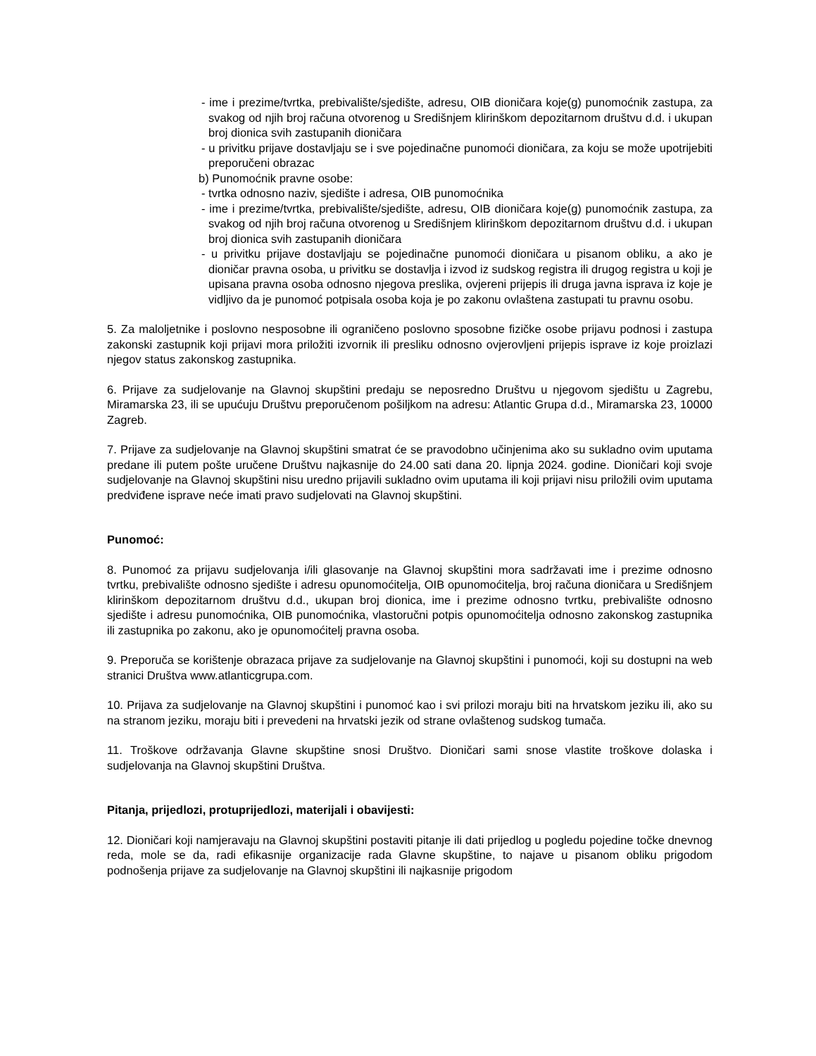- ime i prezime/tvrtka, prebivalište/sjedište, adresu, OIB dioničara koje(g) punomoćnik zastupa, za svakog od njih broj računa otvorenog u Središnjem klirinškom depozitarnom društvu d.d. i ukupan broj dionica svih zastupanih dioničara
- u privitku prijave dostavljaju se i sve pojedinačne punomoći dioničara, za koju se može upotrijebiti preporučeni obrazac
b) Punomoćnik pravne osobe:
- tvrtka odnosno naziv, sjedište i adresa, OIB punomoćnika
- ime i prezime/tvrtka, prebivalište/sjedište, adresu, OIB dioničara koje(g) punomoćnik zastupa, za svakog od njih broj računa otvorenog u Središnjem klirinškom depozitarnom društvu d.d. i ukupan broj dionica svih zastupanih dioničara
- u privitku prijave dostavljaju se pojedinačne punomoći dioničara u pisanom obliku, a ako je dioničar pravna osoba, u privitku se dostavlja i izvod iz sudskog registra ili drugog registra u koji je upisana pravna osoba odnosno njegova preslika, ovjereni prijepis ili druga javna isprava iz koje je vidljivo da je punomoć potpisala osoba koja je po zakonu ovlaštena zastupati tu pravnu osobu.
5. Za maloljetnike i poslovno nesposobne ili ograničeno poslovno sposobne fizičke osobe prijavu podnosi i zastupa zakonski zastupnik koji prijavi mora priložiti izvornik ili presliku odnosno ovjerovljeni prijepis isprave iz koje proizlazi njegov status zakonskog zastupnika.
6. Prijave za sudjelovanje na Glavnoj skupštini predaju se neposredno Društvu u njegovom sjedištu u Zagrebu, Miramarska 23, ili se upućuju Društvu preporučenom pošiljkom na adresu: Atlantic Grupa d.d., Miramarska 23, 10000 Zagreb.
7. Prijave za sudjelovanje na Glavnoj skupštini smatrat će se pravodobno učinjenima ako su sukladno ovim uputama predane ili putem pošte uručene Društvu najkasnije do 24.00 sati dana 20. lipnja 2024. godine. Dioničari koji svoje sudjelovanje na Glavnoj skupštini nisu uredno prijavili sukladno ovim uputama ili koji prijavi nisu priložili ovim uputama predviđene isprave neće imati pravo sudjelovati na Glavnoj skupštini.
Punomoć:
8. Punomoć za prijavu sudjelovanja i/ili glasovanje na Glavnoj skupštini mora sadržavati ime i prezime odnosno tvrtku, prebivalište odnosno sjedište i adresu opunomoćitelja, OIB opunomoćitelja, broj računa dioničara u Središnjem klirinškom depozitarnom društvu d.d., ukupan broj dionica, ime i prezime odnosno tvrtku, prebivalište odnosno sjedište i adresu punomoćnika, OIB punomoćnika, vlastoručni potpis opunomoćitelja odnosno zakonskog zastupnika ili zastupnika po zakonu, ako je opunomoćitelj pravna osoba.
9. Preporuča se korištenje obrazaca prijave za sudjelovanje na Glavnoj skupštini i punomoći, koji su dostupni na web stranici Društva www.atlanticgrupa.com.
10. Prijava za sudjelovanje na Glavnoj skupštini i punomoć kao i svi prilozi moraju biti na hrvatskom jeziku ili, ako su na stranom jeziku, moraju biti i prevedeni na hrvatski jezik od strane ovlaštenog sudskog tumača.
11. Troškove održavanja Glavne skupštine snosi Društvo. Dioničari sami snose vlastite troškove dolaska i sudjelovanja na Glavnoj skupštini Društva.
Pitanja, prijedlozi, protuprijedlozi, materijali i obavijesti:
12. Dioničari koji namjeravaju na Glavnoj skupštini postaviti pitanje ili dati prijedlog u pogledu pojedine točke dnevnog reda, mole se da, radi efikasnije organizacije rada Glavne skupštine, to najave u pisanom obliku prigodom podnošenja prijave za sudjelovanje na Glavnoj skupštini ili najkasnije prigodom